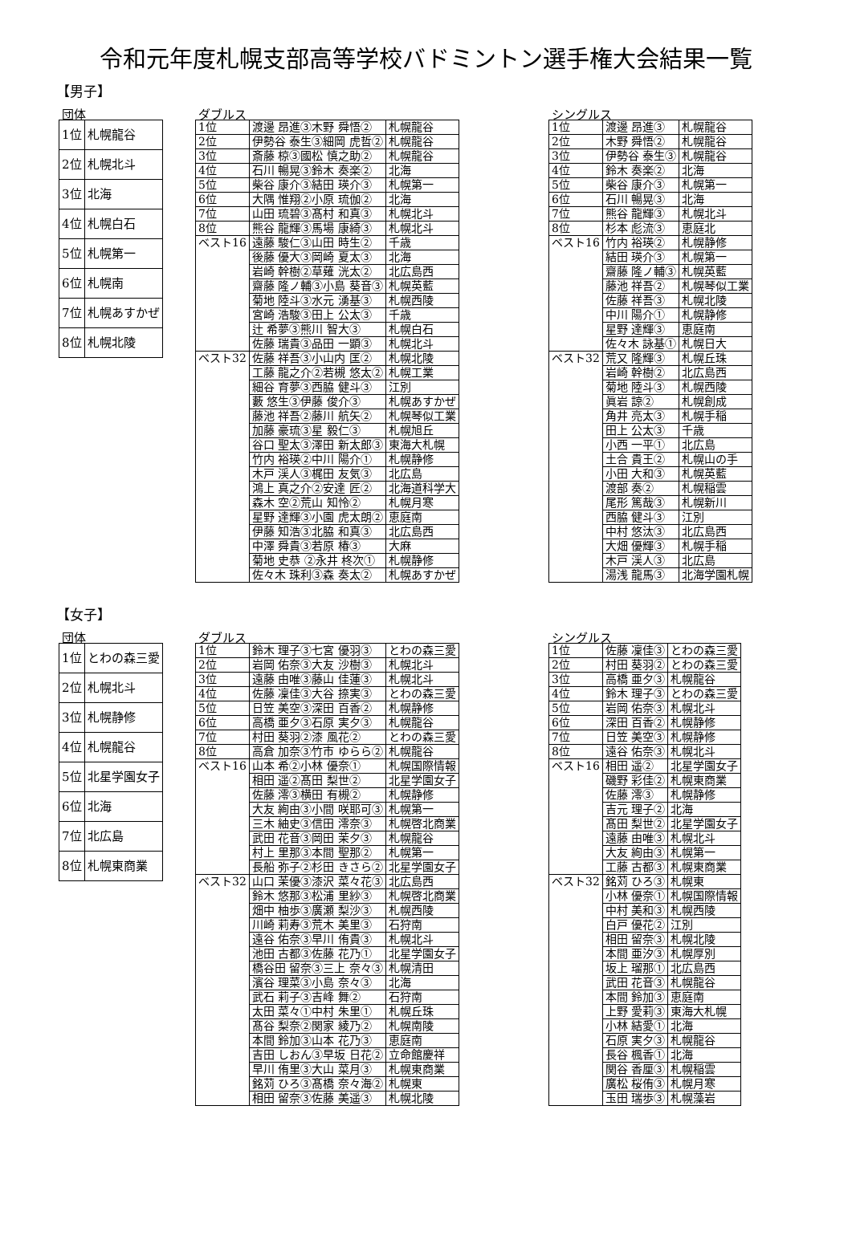令和元年度札幌支部高等学校バドミントン選手権大会結果一覧
【男子】
団体
| 1位 | 札幌龍谷 |
| 2位 | 札幌北斗 |
| 3位 | 北海 |
| 4位 | 札幌白石 |
| 5位 | 札幌第一 |
| 6位 | 札幌南 |
| 7位 | 札幌あすかぜ |
| 8位 | 札幌北陵 |
ダブルス
| 1位 | 渡邊 昂進③木野 舜悟② | 札幌龍谷 |
| 2位 | 伊勢谷 泰生③細岡 虎哲② | 札幌龍谷 |
| 3位 | 斎藤 椋③國松 慎之助② | 札幌龍谷 |
| 4位 | 石川 暢晃③鈴木 奏楽② | 北海 |
| 5位 | 柴谷 康介③結田 瑛介③ | 札幌第一 |
| 6位 | 大隅 惟翔②小原 琉伽② | 北海 |
| 7位 | 山田 琉碧③髙村 和真③ | 札幌北斗 |
| 8位 | 熊谷 龍輝③馬場 康綺③ | 札幌北斗 |
| ベスト16 | 遠藤 駿仁③山田 時生② | 千歳 |
| | 後藤 優大③岡崎 夏太③ | 北海 |
| | 岩崎 幹樹②草薙 洸太② | 北広島西 |
| | 齋藤 隆ノ輔③小島 葵音③ | 札幌英藍 |
| | 菊地 陸斗③水元 湧基③ | 札幌西陵 |
| | 宮崎 浩駿③田上 公太③ | 千歳 |
| | 辻 希夢③熊川 智大③ | 札幌白石 |
| | 佐藤 瑞貴③品田 一顕③ | 札幌北斗 |
| ベスト32 | 佐藤 祥吾③小山内 匡② | 札幌北陵 |
| | 工藤 龍之介②若槻 悠太② | 札幌工業 |
| | 細谷 育夢③西脇 健斗③ | 江別 |
| | 藪 悠生③伊藤 俊介③ | 札幌あすかぜ |
| | 藤池 祥吾②藤川 航矢② | 札幌琴似工業 |
| | 加藤 豪琉③星 毅仁③ | 札幌旭丘 |
| | 谷口 聖太③澤田 新太郎③ | 東海大札幌 |
| | 竹内 裕瑛②中川 陽介① | 札幌静修 |
| | 木戸 渓人③梶田 友気③ | 北広島 |
| | 鴻上 真之介②安達 匠② | 北海道科学大 |
| | 森木 空②荒山 知怜② | 札幌月寒 |
| | 星野 達輝③小園 虎太朗② | 恵庭南 |
| | 伊藤 知浩③北脇 和真③ | 北広島西 |
| | 中澤 舜貴③若原 椿③ | 大麻 |
| | 菊地 史恭 ②永井 柊次① | 札幌静修 |
| | 佐々木 珠利③森 奏太② | 札幌あすかぜ |
シングルス
| 1位 | 渡邊 昂進③ | 札幌龍谷 |
| 2位 | 木野 舜悟② | 札幌龍谷 |
| 3位 | 伊勢谷 泰生③ | 札幌龍谷 |
| 4位 | 鈴木 奏楽② | 北海 |
| 5位 | 柴谷 康介③ | 札幌第一 |
| 6位 | 石川 暢晃③ | 北海 |
| 7位 | 熊谷 龍輝③ | 札幌北斗 |
| 8位 | 杉本 彪流③ | 恵庭北 |
| ベスト16 | 竹内 裕瑛② | 札幌静修 |
| | 結田 瑛介③ | 札幌第一 |
| | 齋藤 隆ノ輔③ | 札幌英藍 |
| | 藤池 祥吾② | 札幌琴似工業 |
| | 佐藤 祥吾③ | 札幌北陵 |
| | 中川 陽介① | 札幌静修 |
| | 星野 達輝③ | 恵庭南 |
| | 佐々木 詠基① | 札幌日大 |
| ベスト32 | 荒又 隆輝③ | 札幌丘珠 |
| | 岩崎 幹樹② | 北広島西 |
| | 菊地 陸斗③ | 札幌西陵 |
| | 眞岩 諒② | 札幌創成 |
| | 角井 亮太③ | 札幌手稲 |
| | 田上 公太③ | 千歳 |
| | 小西 一平① | 北広島 |
| | 土合 貴王② | 札幌山の手 |
| | 小田 大和③ | 札幌英藍 |
| | 渡部 奏② | 札幌稲雲 |
| | 尾形 篤哉③ | 札幌新川 |
| | 西脇 健斗③ | 江別 |
| | 中村 悠汰③ | 北広島西 |
| | 大畑 優輝③ | 札幌手稲 |
| | 木戸 渓人③ | 北広島 |
| | 湯浅 龍馬③ | 北海学園札幌 |
【女子】
団体
| 1位 | とわの森三愛 |
| 2位 | 札幌北斗 |
| 3位 | 札幌静修 |
| 4位 | 札幌龍谷 |
| 5位 | 北星学園女子 |
| 6位 | 北海 |
| 7位 | 北広島 |
| 8位 | 札幌東商業 |
ダブルス
| 1位 | 鈴木 理子③七宮 優羽③ | とわの森三愛 |
| 2位 | 岩岡 佑奈③大友 沙樹③ | 札幌北斗 |
| 3位 | 遠藤 由唯③藤山 佳蓮③ | 札幌北斗 |
| 4位 | 佐藤 凜佳③大谷 捺実③ | とわの森三愛 |
| 5位 | 日笠 美空③深田 百香② | 札幌静修 |
| 6位 | 高橋 亜夕③石原 実夕③ | 札幌龍谷 |
| 7位 | 村田 葵羽②漆 風花② | とわの森三愛 |
| 8位 | 高倉 加奈③竹市 ゆらら② | 札幌龍谷 |
| ベスト16 | 山本 希②小林 優奈① | 札幌国際情報 |
| | 相田 遥②髙田 梨世② | 北星学園女子 |
| | 佐藤 澪③横田 有槻② | 札幌静修 |
| | 大友 絢由③小間 咲耶可③ | 札幌第一 |
| | 三木 紬史③信田 澪奈③ | 札幌啓北商業 |
| | 武田 花音③岡田 茉夕③ | 札幌龍谷 |
| | 村上 里那③本間 聖那② | 札幌第一 |
| | 長船 弥子②杉田 きさら② | 北星学園女子 |
| ベスト32 | 山口 茉優③漆沢 菜々花③ | 北広島西 |
| | 鈴木 悠那③松浦 里紗③ | 札幌啓北商業 |
| | 畑中 柚歩③廣瀬 梨沙③ | 札幌西陵 |
| | 川崎 莉寿③荒木 美里③ | 石狩南 |
| | 遠谷 佑奈③早川 侑貴③ | 札幌北斗 |
| | 池田 古都③佐藤 花乃① | 北星学園女子 |
| | 橋谷田 留奈③三上 奈々③ | 札幌清田 |
| | 濱谷 理菜③小島 奈々③ | 北海 |
| | 武石 莉子③吉峰 舞② | 石狩南 |
| | 太田 菜々①中村 朱里① | 札幌丘珠 |
| | 髙谷 梨奈②関家 綾乃② | 札幌南陵 |
| | 本間 鈴加③山本 花乃③ | 恵庭南 |
| | 吉田 しおん③早坂 日花② | 立命館慶祥 |
| | 早川 侑里③大山 菜月③ | 札幌東商業 |
| | 銘苅 ひろ③髙橋 奈々海② | 札幌東 |
| | 相田 留奈③佐藤 美遥③ | 札幌北陵 |
シングルス
| 1位 | 佐藤 凜佳③ | とわの森三愛 |
| 2位 | 村田 葵羽② | とわの森三愛 |
| 3位 | 高橋 亜夕③ | 札幌龍谷 |
| 4位 | 鈴木 理子③ | とわの森三愛 |
| 5位 | 岩岡 佑奈③ | 札幌北斗 |
| 6位 | 深田 百香② | 札幌静修 |
| 7位 | 日笠 美空③ | 札幌静修 |
| 8位 | 遠谷 佑奈③ | 札幌北斗 |
| ベスト16 | 相田 遥② | 北星学園女子 |
| | 磯野 彩佳② | 札幌東商業 |
| | 佐藤 澪③ | 札幌静修 |
| | 吉元 理子② | 北海 |
| | 髙田 梨世② | 北星学園女子 |
| | 遠藤 由唯③ | 札幌北斗 |
| | 大友 絢由③ | 札幌第一 |
| | 工藤 古都③ | 札幌東商業 |
| ベスト32 | 銘苅 ひろ③ | 札幌東 |
| | 小林 優奈① | 札幌国際情報 |
| | 中村 美和③ | 札幌西陵 |
| | 白戸 優花② | 江別 |
| | 相田 留奈③ | 札幌北陵 |
| | 本間 亜汐③ | 札幌厚別 |
| | 坂上 瑠那① | 北広島西 |
| | 武田 花音③ | 札幌龍谷 |
| | 本間 鈴加③ | 恵庭南 |
| | 上野 愛莉③ | 東海大札幌 |
| | 小林 結愛① | 北海 |
| | 石原 実夕③ | 札幌龍谷 |
| | 長谷 楓香① | 北海 |
| | 関谷 香厘③ | 札幌稲雲 |
| | 廣松 桜侑③ | 札幌月寒 |
| | 玉田 瑞歩③ | 札幌藻岩 |